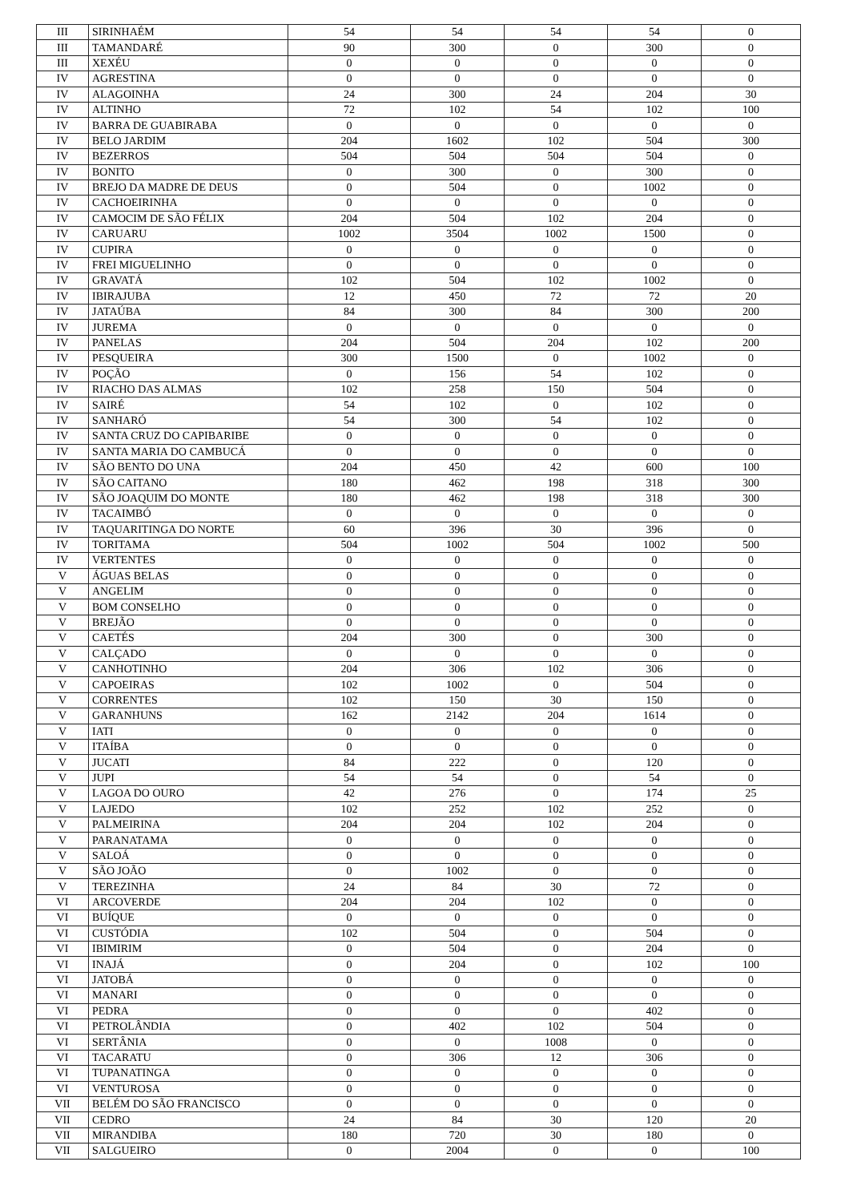| III | SIRINHAÉM | 54 | 54 | 54 | 54 | 0 |
| III | TAMANDARÉ | 90 | 300 | 0 | 300 | 0 |
| III | XEXÉU | 0 | 0 | 0 | 0 | 0 |
| IV | AGRESTINA | 0 | 0 | 0 | 0 | 0 |
| IV | ALAGOINHA | 24 | 300 | 24 | 204 | 30 |
| IV | ALTINHO | 72 | 102 | 54 | 102 | 100 |
| IV | BARRA DE GUABIRABA | 0 | 0 | 0 | 0 | 0 |
| IV | BELO JARDIM | 204 | 1602 | 102 | 504 | 300 |
| IV | BEZERROS | 504 | 504 | 504 | 504 | 0 |
| IV | BONITO | 0 | 300 | 0 | 300 | 0 |
| IV | BREJO DA MADRE DE DEUS | 0 | 504 | 0 | 1002 | 0 |
| IV | CACHOEIRINHA | 0 | 0 | 0 | 0 | 0 |
| IV | CAMOCIM DE SÃO FÉLIX | 204 | 504 | 102 | 204 | 0 |
| IV | CARUARU | 1002 | 3504 | 1002 | 1500 | 0 |
| IV | CUPIRA | 0 | 0 | 0 | 0 | 0 |
| IV | FREI MIGUELINHO | 0 | 0 | 0 | 0 | 0 |
| IV | GRAVATÁ | 102 | 504 | 102 | 1002 | 0 |
| IV | IBIRAJUBA | 12 | 450 | 72 | 72 | 20 |
| IV | JATAÚBA | 84 | 300 | 84 | 300 | 200 |
| IV | JUREMA | 0 | 0 | 0 | 0 | 0 |
| IV | PANELAS | 204 | 504 | 204 | 102 | 200 |
| IV | PESQUEIRA | 300 | 1500 | 0 | 1002 | 0 |
| IV | POÇÃO | 0 | 156 | 54 | 102 | 0 |
| IV | RIACHO DAS ALMAS | 102 | 258 | 150 | 504 | 0 |
| IV | SAIRÉ | 54 | 102 | 0 | 102 | 0 |
| IV | SANHARÓ | 54 | 300 | 54 | 102 | 0 |
| IV | SANTA CRUZ DO CAPIBARIBE | 0 | 0 | 0 | 0 | 0 |
| IV | SANTA MARIA DO CAMBUCÁ | 0 | 0 | 0 | 0 | 0 |
| IV | SÃO BENTO DO UNA | 204 | 450 | 42 | 600 | 100 |
| IV | SÃO CAITANO | 180 | 462 | 198 | 318 | 300 |
| IV | SÃO JOAQUIM DO MONTE | 180 | 462 | 198 | 318 | 300 |
| IV | TACAIMBÓ | 0 | 0 | 0 | 0 | 0 |
| IV | TAQUARITINGA DO NORTE | 60 | 396 | 30 | 396 | 0 |
| IV | TORITAMA | 504 | 1002 | 504 | 1002 | 500 |
| IV | VERTENTES | 0 | 0 | 0 | 0 | 0 |
| V | ÁGUAS BELAS | 0 | 0 | 0 | 0 | 0 |
| V | ANGELIM | 0 | 0 | 0 | 0 | 0 |
| V | BOM CONSELHO | 0 | 0 | 0 | 0 | 0 |
| V | BREJÃO | 0 | 0 | 0 | 0 | 0 |
| V | CAETÉS | 204 | 300 | 0 | 300 | 0 |
| V | CALÇADO | 0 | 0 | 0 | 0 | 0 |
| V | CANHOTINHO | 204 | 306 | 102 | 306 | 0 |
| V | CAPOEIRAS | 102 | 1002 | 0 | 504 | 0 |
| V | CORRENTES | 102 | 150 | 30 | 150 | 0 |
| V | GARANHUNS | 162 | 2142 | 204 | 1614 | 0 |
| V | IATI | 0 | 0 | 0 | 0 | 0 |
| V | ITAÍBA | 0 | 0 | 0 | 0 | 0 |
| V | JUCATI | 84 | 222 | 0 | 120 | 0 |
| V | JUPI | 54 | 54 | 0 | 54 | 0 |
| V | LAGOA DO OURO | 42 | 276 | 0 | 174 | 25 |
| V | LAJEDO | 102 | 252 | 102 | 252 | 0 |
| V | PALMEIRINA | 204 | 204 | 102 | 204 | 0 |
| V | PARANATAMA | 0 | 0 | 0 | 0 | 0 |
| V | SALOÁ | 0 | 0 | 0 | 0 | 0 |
| V | SÃO JOÃO | 0 | 1002 | 0 | 0 | 0 |
| V | TEREZINHA | 24 | 84 | 30 | 72 | 0 |
| VI | ARCOVERDE | 204 | 204 | 102 | 0 | 0 |
| VI | BUÍQUE | 0 | 0 | 0 | 0 | 0 |
| VI | CUSTÓDIA | 102 | 504 | 0 | 504 | 0 |
| VI | IBIMIRIM | 0 | 504 | 0 | 204 | 0 |
| VI | INAJÁ | 0 | 204 | 0 | 102 | 100 |
| VI | JATOBÁ | 0 | 0 | 0 | 0 | 0 |
| VI | MANARI | 0 | 0 | 0 | 0 | 0 |
| VI | PEDRA | 0 | 0 | 0 | 402 | 0 |
| VI | PETROLÂNDIA | 0 | 402 | 102 | 504 | 0 |
| VI | SERTÂNIA | 0 | 0 | 1008 | 0 | 0 |
| VI | TACARATU | 0 | 306 | 12 | 306 | 0 |
| VI | TUPANATINGA | 0 | 0 | 0 | 0 | 0 |
| VI | VENTUROSA | 0 | 0 | 0 | 0 | 0 |
| VII | BELÉM DO SÃO FRANCISCO | 0 | 0 | 0 | 0 | 0 |
| VII | CEDRO | 24 | 84 | 30 | 120 | 20 |
| VII | MIRANDIBA | 180 | 720 | 30 | 180 | 0 |
| VII | SALGUEIRO | 0 | 2004 | 0 | 0 | 100 |